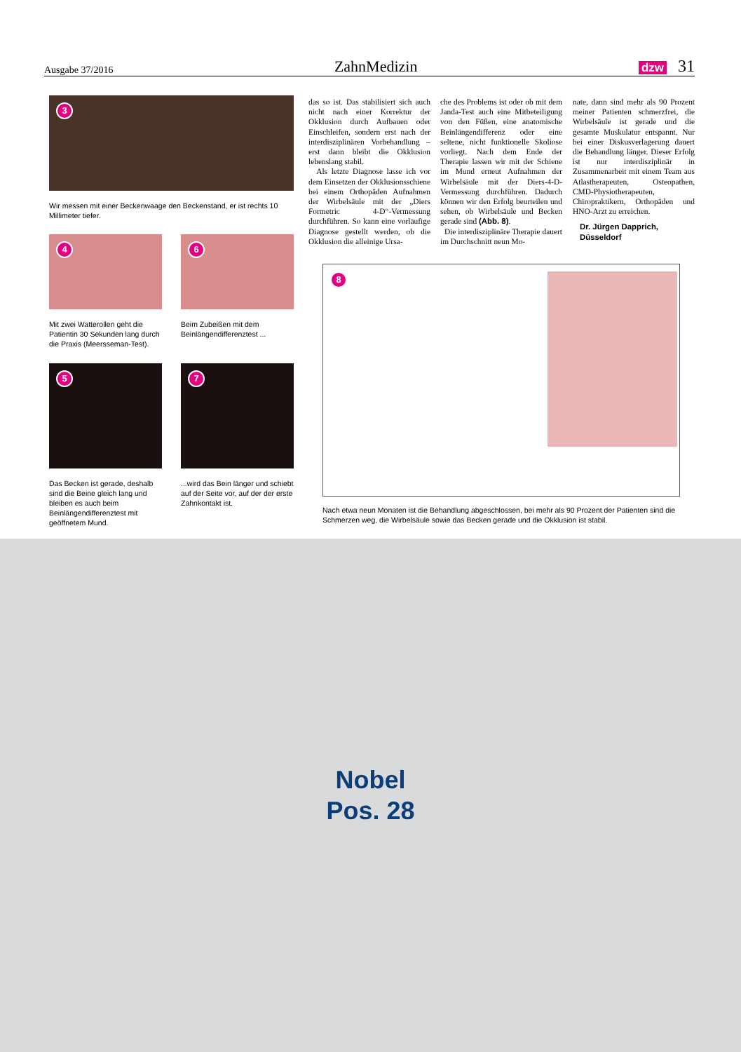Ausgabe 37/2016 ZahnMedizin dzw 31
3
Wir messen mit einer Beckenwaage den Beckenstand, er ist rechts 10 Millimeter tiefer.
4
Mit zwei Watterollen geht die Patientin 30 Sekunden lang durch die Praxis (Meersseman-Test).
6
Beim Zubeißen mit dem Beinlängendifferenztest ...
5
Das Becken ist gerade, deshalb sind die Beine gleich lang und bleiben es auch beim Beinlängendifferenztest mit geöffnetem Mund.
7
...wird das Bein länger und schiebt auf der Seite vor, auf der der erste Zahn­kontakt ist.
das so ist. Das stabilisiert sich auch nicht nach einer Korrektur der Okklusion durch Aufbauen oder Einschleifen, sondern erst nach der interdisziplinären Vorbehandlung – erst dann bleibt die Okklusion lebenslang stabil.
Als letzte Diagnose lasse ich vor dem Einsetzen der Okklusionsschiene bei einem Orthopäden Aufnahmen der Wirbelsäule mit der „Diers Formetric 4-D“-Vermessung durchführen. So kann eine vorläufige Diagnose gestellt werden, ob die Okklusion die alleinige Ursa-
che des Problems ist oder ob mit dem Janda-Test auch eine Mitbeteiligung von den Füßen, eine anatomische Beinlängendifferenz oder eine seltene, nicht funktionelle Skoliose vorliegt. Nach dem Ende der Therapie lassen wir mit der Schiene im Mund erneut Aufnahmen der Wirbelsäule mit der Diers-4-D-Vermessung durchführen. Dadurch können wir den Erfolg beurteilen und sehen, ob Wirbelsäule und Becken gerade sind (Abb. 8).
Die interdisziplinäre Therapie dauert im Durchschnitt neun Mo-
nate, dann sind mehr als 90 Prozent meiner Patienten schmerzfrei, die Wirbelsäule ist gerade und die gesamte Muskulatur entspannt. Nur bei einer Diskusverlagerung dauert die Behandlung länger. Dieser Erfolg ist nur interdisziplinär in Zusammenarbeit mit einem Team aus Atlastherapeuten, Osteopathen, CMD-Physiotherapeuten, Chiropraktikern, Orthopäden und HNO-Arzt zu erreichen.
Dr. Jürgen Dapprich, Düsseldorf
8
Nach etwa neun Monaten ist die Behandlung abgeschlossen, bei mehr als 90 Prozent der Patienten sind die Schmerzen weg, die Wirbelsäule sowie das Becken gerade und die Okklusion ist stabil.
Nobel
Pos. 28